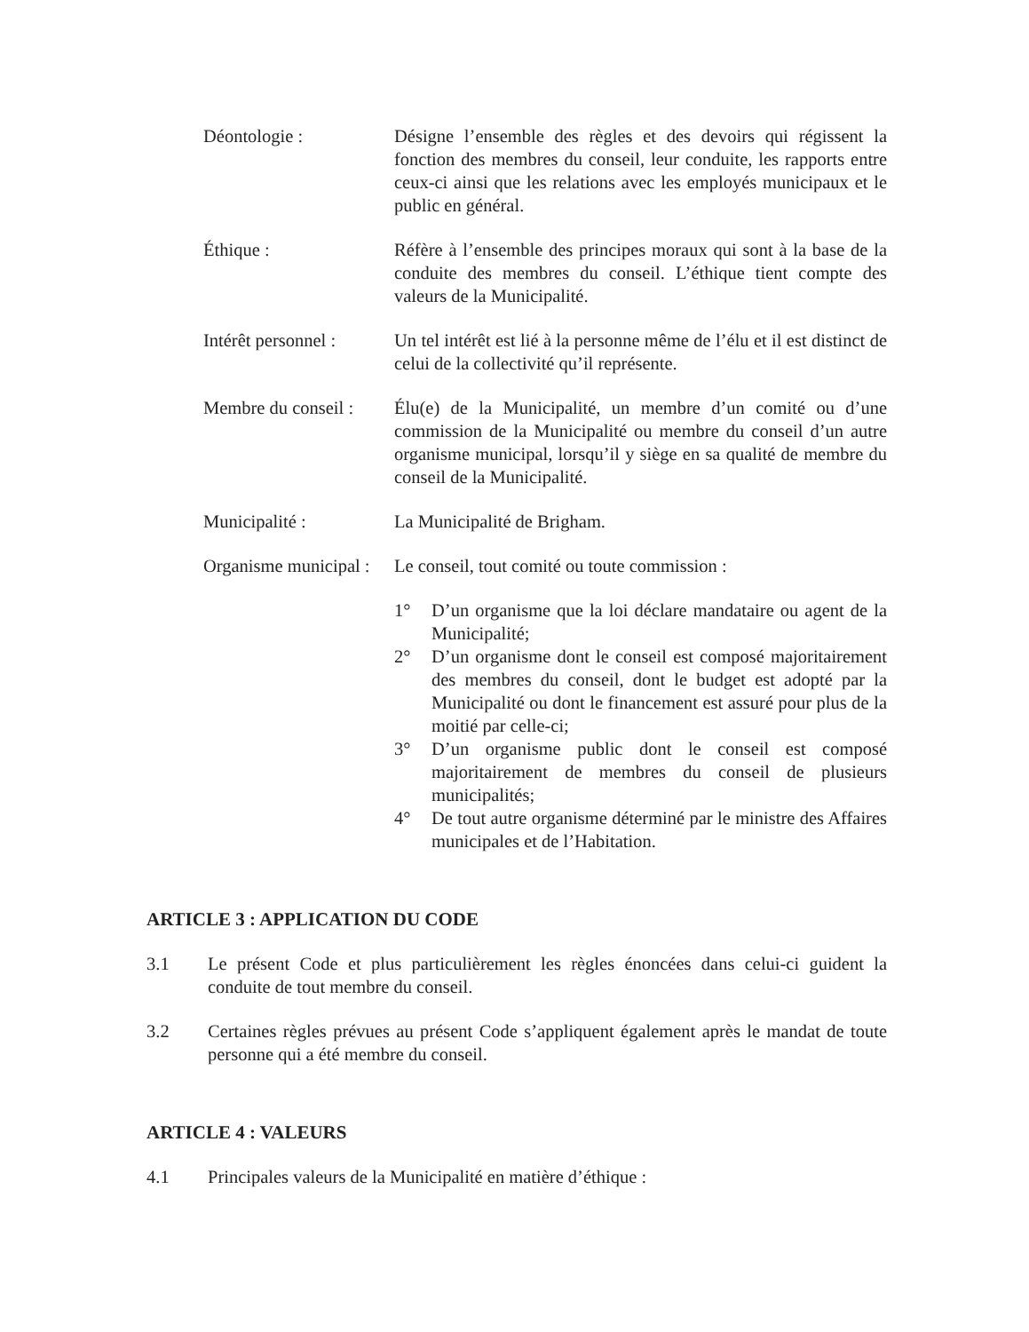Déontologie : Désigne l’ensemble des règles et des devoirs qui régissent la fonction des membres du conseil, leur conduite, les rapports entre ceux-ci ainsi que les relations avec les employés municipaux et le public en général.
Éthique : Réfère à l’ensemble des principes moraux qui sont à la base de la conduite des membres du conseil. L’éthique tient compte des valeurs de la Municipalité.
Intérêt personnel :
Un tel intérêt est lié à la personne même de l’élu et il est distinct de celui de la collectivité qu’il représente.
Membre du conseil :
Élu(e) de la Municipalité, un membre d’un comité ou d’une commission de la Municipalité ou membre du conseil d’un autre organisme municipal, lorsqu’il y siège en sa qualité de membre du conseil de la Municipalité.
Municipalité : La Municipalité de Brigham.
Organisme municipal :
Le conseil, tout comité ou toute commission :
1° D’un organisme que la loi déclare mandataire ou agent de la Municipalité;
2° D’un organisme dont le conseil est composé majoritairement des membres du conseil, dont le budget est adopté par la Municipalité ou dont le financement est assuré pour plus de la moitié par celle-ci;
3° D’un organisme public dont le conseil est composé majoritairement de membres du conseil de plusieurs municipalités;
4° De tout autre organisme déterminé par le ministre des Affaires municipales et de l’Habitation.
ARTICLE 3 : APPLICATION DU CODE
3.1 Le présent Code et plus particulièrement les règles énoncées dans celui-ci guident la conduite de tout membre du conseil.
3.2 Certaines règles prévues au présent Code s’appliquent également après le mandat de toute personne qui a été membre du conseil.
ARTICLE 4 : VALEURS
4.1 Principales valeurs de la Municipalité en matière d’éthique :